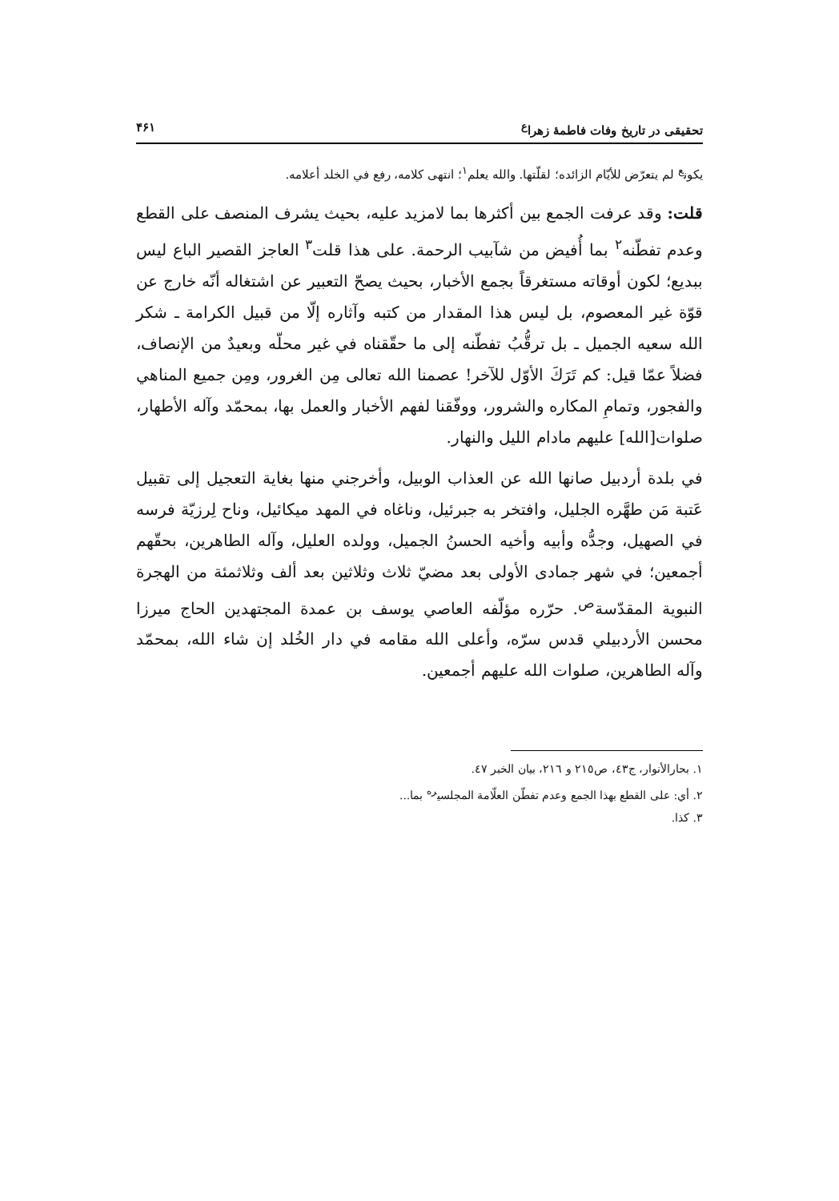تحقيقى در تاريخ وفات فاطمهٔ زهرا<sup>ع</sup> ۴۶۱
يكون<sup>ع</sup> لم يتعرّض للأيّام الزائده؛ لقلّتها. والله يعلم<sup>١</sup>؛ انتهى كلامه، رفع في الخلد أعلامه.
قلت: وقد عرفت الجمع بين أكثرها بما لامزيد عليه، بحيث يشرف المنصف على القطع وعدم تفطّنه<sup>٢</sup> بما أُفيض من شآبيب الرحمة. على هذا قلت<sup>٣</sup> العاجز القصير الباع ليس ببديع؛ لكون أوقاته مستغرقاً بجمع الأخبار، بحيث يصحّ التعبير عن اشتغاله أنّه خارج عن قوّة غير المعصوم، بل ليس هذا المقدار من كتبه وآثاره إلّا من قبيل الكرامة ـ شكر الله سعيه الجميل ـ بل ترقُّبُ تفطّنه إلى ما حقّقناه في غير محلّه وبعيدٌ من الإنصاف، فضلاً عمّا قيل: كم تَرَكَ الأوّل للآخر! عصمنا الله تعالى مِن الغرور، ومِن جميع المناهي والفجور، وتمامِ المكاره والشرور، ووفّقنا لفهم الأخبار والعمل بها، بمحمّد وآله الأطهار، صلوات[الله] عليهم مادام الليل والنهار.
في بلدة أردبيل صانها الله عن العذاب الوبيل، وأخرجني منها بغاية التعجيل إلى تقبيل عَتبة مَن طهَّره الجليل، وافتخر به جبرئيل، وناغاه في المهد ميكائيل، وناح لِرزيّة فرسه في الصهيل، وجدُّه وأبيه وأخيه الحسنُ الجميل، وولده العليل، وآله الطاهرين، بحقّهم أجمعين؛ في شهر جمادى الأولى بعد مضيّ ثلاث وثلاثين بعد ألف وثلاثمئة من الهجرة النبوية المقدّسة<sup>ص</sup>. حرّره مؤلّفه العاصي يوسف بن عمدة المجتهدين الحاج ميرزا محسن الأردبيلي قدس سرّه، وأعلى الله مقامه في دار الخُلد إن شاء الله، بمحمّد وآله الطاهرين، صلوات الله عليهم أجمعين.
١. بحارالأنوار، ج٤٣، ص٢١٥ و ٢١٦، بيان الخبر ٤٧.
٢. أي: على القطع بهذا الجمع وعدم تفطّن العلّامة المجلسي<sup>ره</sup> بما...
٣. كذا.